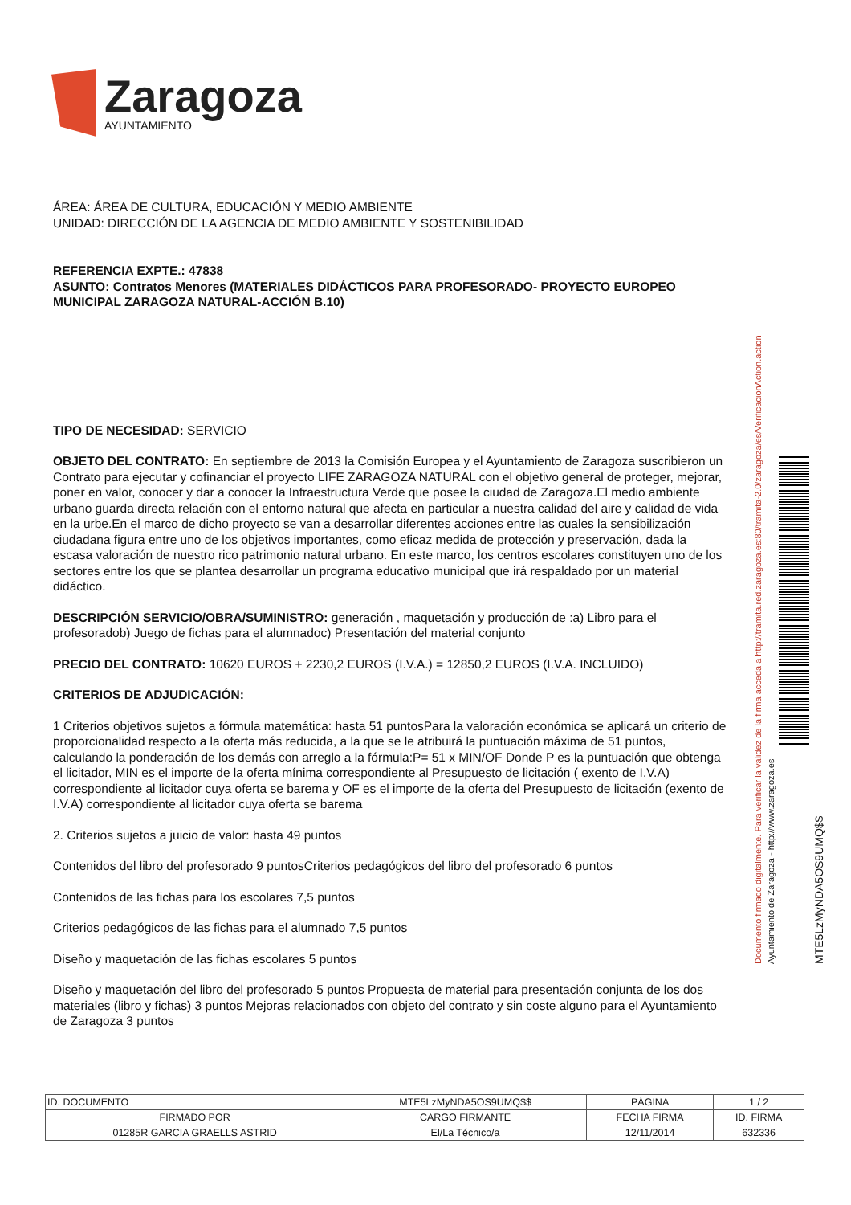Zaragoza
AYUNTAMIENTO
ÁREA: ÁREA DE CULTURA, EDUCACIÓN Y MEDIO AMBIENTE
UNIDAD: DIRECCIÓN DE LA AGENCIA DE MEDIO AMBIENTE Y SOSTENIBILIDAD
REFERENCIA EXPTE.: 47838
ASUNTO: Contratos Menores (MATERIALES DIDÁCTICOS PARA PROFESORADO- PROYECTO EUROPEO MUNICIPAL ZARAGOZA NATURAL-ACCIÓN B.10)
TIPO DE NECESIDAD: SERVICIO
OBJETO DEL CONTRATO: En septiembre de 2013 la Comisión Europea y el Ayuntamiento de Zaragoza suscribieron un Contrato para ejecutar y cofinanciar el proyecto LIFE ZARAGOZA NATURAL con el objetivo general de proteger, mejorar, poner en valor, conocer y dar a conocer la Infraestructura Verde que posee la ciudad de Zaragoza.El medio ambiente urbano guarda directa relación con el entorno natural que afecta en particular a nuestra calidad del aire y calidad de vida en la urbe.En el marco de dicho proyecto se van a desarrollar diferentes acciones entre las cuales la sensibilización ciudadana figura entre uno de los objetivos importantes, como eficaz medida de protección y preservación, dada la escasa valoración de nuestro rico patrimonio natural urbano. En este marco, los centros escolares constituyen uno de los sectores entre los que se plantea desarrollar un programa educativo municipal que irá respaldado por un material didáctico.
DESCRIPCIÓN SERVICIO/OBRA/SUMINISTRO: generación , maquetación y producción de :a) Libro para el profesoradob) Juego de fichas para el alumnadoc) Presentación del material conjunto
PRECIO DEL CONTRATO: 10620 EUROS + 2230,2 EUROS (I.V.A.) = 12850,2 EUROS (I.V.A. INCLUIDO)
CRITERIOS DE ADJUDICACIÓN:
1 Criterios objetivos sujetos a fórmula matemática: hasta 51 puntosPara la valoración económica se aplicará un criterio de proporcionalidad respecto a la oferta más reducida, a la que se le atribuirá la puntuación máxima de 51 puntos, calculando la ponderación de los demás con arreglo a la fórmula:P= 51 x MIN/OF Donde P es la puntuación que obtenga el licitador, MIN es el importe de la oferta mínima correspondiente al Presupuesto de licitación ( exento de I.V.A) correspondiente al licitador cuya oferta se barema y OF es el importe de la oferta del Presupuesto de licitación (exento de I.V.A) correspondiente al licitador cuya oferta se barema
2. Criterios sujetos a juicio de valor: hasta 49 puntos
Contenidos del libro del profesorado 9 puntosCriterios pedagógicos del libro del profesorado 6 puntos
Contenidos de las fichas para los escolares 7,5 puntos
Criterios pedagógicos de las fichas para el alumnado 7,5 puntos
Diseño y maquetación de las fichas escolares 5 puntos
Diseño y maquetación del libro del profesorado 5 puntos Propuesta de material para presentación conjunta de los dos materiales (libro y fichas) 3 puntos Mejoras relacionados con objeto del contrato y sin coste alguno para el Ayuntamiento de Zaragoza 3 puntos
MTE5LzMyNDA5OS9UMQ$$
Ayuntamiento de Zaragoza - http://www.zaragoza.es
Documento firmado digitalmente. Para verificar la validez de la firma acceda a http://tramita.red.zaragoza.es:80/tramita-2.0/zaragoza/es/VerificacionAction.action
| ID. DOCUMENTO | MTE5LzMyNDA5OS9UMQ$$ | | PÁGINA | 1 / 2 |
| FIRMADO POR | | CARGO FIRMANTE | FECHA FIRMA | ID. FIRMA |
| 01285R GARCIA GRAELLS ASTRID | | El/La Técnico/a | 12/11/2014 | 632336 |